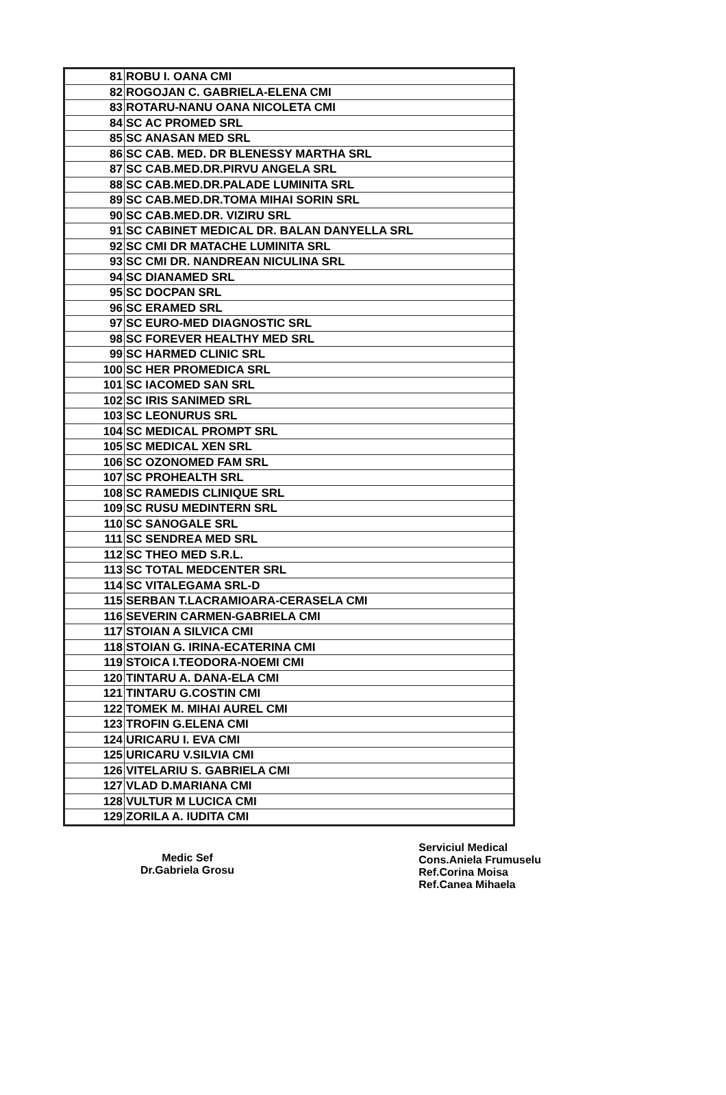| 81 | ROBU I. OANA CMI |
| 82 | ROGOJAN C. GABRIELA-ELENA CMI |
| 83 | ROTARU-NANU OANA NICOLETA CMI |
| 84 | SC AC PROMED SRL |
| 85 | SC ANASAN MED SRL |
| 86 | SC CAB. MED. DR BLENESSY MARTHA SRL |
| 87 | SC CAB.MED.DR.PIRVU ANGELA SRL |
| 88 | SC CAB.MED.DR.PALADE LUMINITA SRL |
| 89 | SC CAB.MED.DR.TOMA MIHAI SORIN SRL |
| 90 | SC CAB.MED.DR. VIZIRU SRL |
| 91 | SC CABINET MEDICAL DR. BALAN DANYELLA SRL |
| 92 | SC CMI DR MATACHE LUMINITA SRL |
| 93 | SC CMI DR. NANDREAN NICULINA SRL |
| 94 | SC DIANAMED SRL |
| 95 | SC DOCPAN SRL |
| 96 | SC ERAMED SRL |
| 97 | SC EURO-MED DIAGNOSTIC SRL |
| 98 | SC FOREVER HEALTHY MED SRL |
| 99 | SC HARMED CLINIC SRL |
| 100 | SC HER PROMEDICA SRL |
| 101 | SC IACOMED SAN SRL |
| 102 | SC IRIS SANIMED SRL |
| 103 | SC LEONURUS SRL |
| 104 | SC MEDICAL PROMPT SRL |
| 105 | SC MEDICAL XEN SRL |
| 106 | SC OZONOMED FAM SRL |
| 107 | SC PROHEALTH SRL |
| 108 | SC RAMEDIS CLINIQUE SRL |
| 109 | SC RUSU MEDINTERN SRL |
| 110 | SC SANOGALE SRL |
| 111 | SC SENDREA MED SRL |
| 112 | SC THEO MED S.R.L. |
| 113 | SC TOTAL MEDCENTER SRL |
| 114 | SC VITALEGAMA SRL-D |
| 115 | SERBAN T.LACRAMIOARA-CERASELA CMI |
| 116 | SEVERIN CARMEN-GABRIELA CMI |
| 117 | STOIAN A SILVICA CMI |
| 118 | STOIAN G. IRINA-ECATERINA CMI |
| 119 | STOICA I.TEODORA-NOEMI CMI |
| 120 | TINTARU A. DANA-ELA CMI |
| 121 | TINTARU G.COSTIN CMI |
| 122 | TOMEK M. MIHAI AUREL CMI |
| 123 | TROFIN G.ELENA CMI |
| 124 | URICARU I. EVA CMI |
| 125 | URICARU V.SILVIA CMI |
| 126 | VITELARIU S. GABRIELA CMI |
| 127 | VLAD D.MARIANA CMI |
| 128 | VULTUR M LUCICA CMI |
| 129 | ZORILA A. IUDITA CMI |
Medic Sef
Dr.Gabriela Grosu
Serviciul Medical
Cons.Aniela Frumuselu
Ref.Corina Moisa
Ref.Canea Mihaela